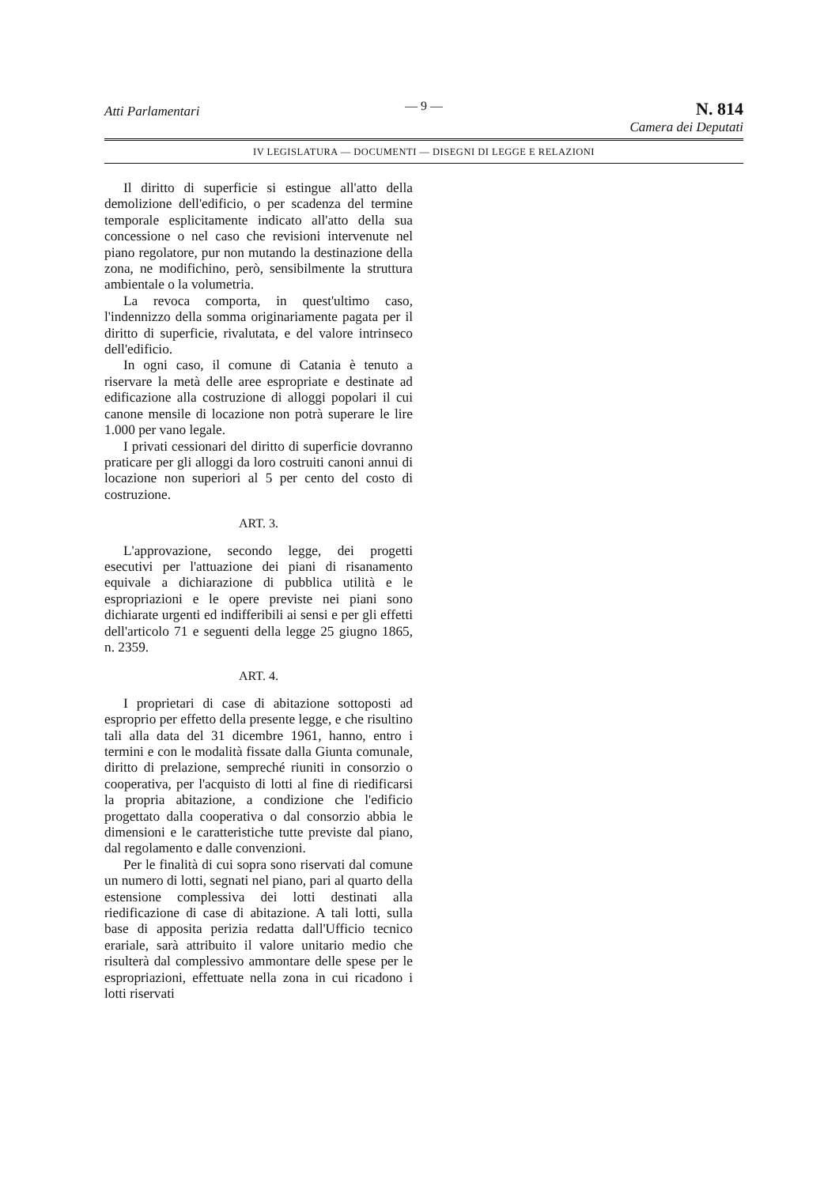— 9 —
Atti Parlamentari N. 814
Camera dei Deputati
IV LEGISLATURA — DOCUMENTI — DISEGNI DI LEGGE E RELAZIONI
Il diritto di superficie si estingue all'atto della demolizione dell'edificio, o per scadenza del termine temporale esplicitamente indicato all'atto della sua concessione o nel caso che revisioni intervenute nel piano regolatore, pur non mutando la destinazione della zona, ne modifichino, però, sensibilmente la struttura ambientale o la volumetria.
La revoca comporta, in quest'ultimo caso, l'indennizzo della somma originariamente pagata per il diritto di superficie, rivalutata, e del valore intrinseco dell'edificio.
In ogni caso, il comune di Catania è tenuto a riservare la metà delle aree espropriate e destinate ad edificazione alla costruzione di alloggi popolari il cui canone mensile di locazione non potrà superare le lire 1.000 per vano legale.
I privati cessionari del diritto di superficie dovranno praticare per gli alloggi da loro costruiti canoni annui di locazione non superiori al 5 per cento del costo di costruzione.
ART. 3.
L'approvazione, secondo legge, dei progetti esecutivi per l'attuazione dei piani di risanamento equivale a dichiarazione di pubblica utilità e le espropriazioni e le opere previste nei piani sono dichiarate urgenti ed indifferibili ai sensi e per gli effetti dell'articolo 71 e seguenti della legge 25 giugno 1865, n. 2359.
ART. 4.
I proprietari di case di abitazione sottoposti ad esproprio per effetto della presente legge, e che risultino tali alla data del 31 dicembre 1961, hanno, entro i termini e con le modalità fissate dalla Giunta comunale, diritto di prelazione, sempreché riuniti in consorzio o cooperativa, per l'acquisto di lotti al fine di riedificarsi la propria abitazione, a condizione che l'edificio progettato dalla cooperativa o dal consorzio abbia le dimensioni e le caratteristiche tutte previste dal piano, dal regolamento e dalle convenzioni.
Per le finalità di cui sopra sono riservati dal comune un numero di lotti, segnati nel piano, pari al quarto della estensione complessiva dei lotti destinati alla riedificazione di case di abitazione. A tali lotti, sulla base di apposita perizia redatta dall'Ufficio tecnico erariale, sarà attribuito il valore unitario medio che risulterà dal complessivo ammontare delle spese per le espropriazioni, effettuate nella zona in cui ricadono i lotti riservati